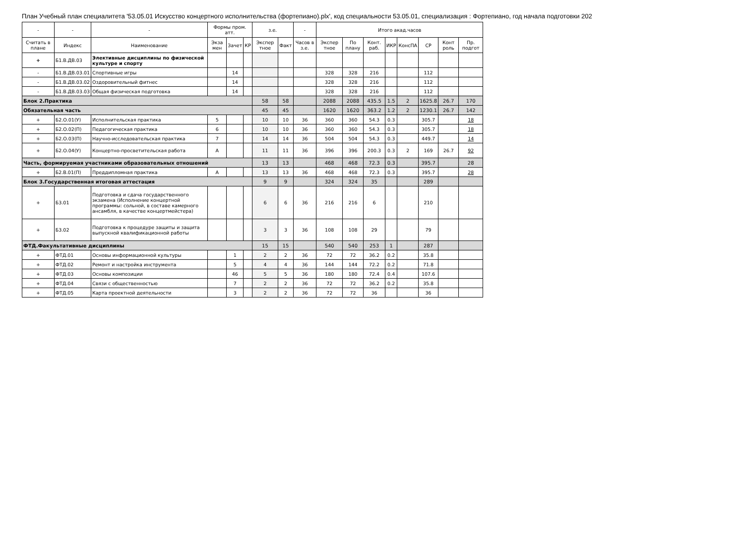План Учебный план специалитета '53.05.01 Искусство концертного исполнительства (фортепиано).plx', код специальности 53.05.01, специализация : Фортепиано, год начала подготовки 202
| - | - | - | Формы пром. атт. | | | з.е. | | - | Итого акад.часов | | | | | | | |
| --- | --- | --- | --- | --- | --- | --- | --- | --- | --- | --- | --- | --- | --- | --- | --- | --- |
| Считать в плане | Индекс | Наименование | Экза мен | Зачет | КР | Экспер тное | Факт | Часов в з.е. | Экспер тное | По плану | Конт. раб. | ИКР | КонсПА | СР | Конт роль | Пр. подгот |
| + | Б1.В.ДВ.03 | Элективные дисциплины по физической культуре и спорту | | | | | | | | | | | | | | |
| - | Б1.В.ДВ.03.01 | Спортивные игры | | 14 | | | | | 328 | 328 | 216 | | | 112 | | |
| - | Б1.В.ДВ.03.02 | Оздоровительный фитнес | | 14 | | | | | 328 | 328 | 216 | | | 112 | | |
| - | Б1.В.ДВ.03.03 | Общая физическая подготовка | | 14 | | | | | 328 | 328 | 216 | | | 112 | | |
| Блок 2.Практика | | | | | | 58 | 58 | | 2088 | 2088 | 435.5 | 1.5 | 2 | 1625.8 | 26.7 | 170 |
| Обязательная часть | | | | | | 45 | 45 | | 1620 | 1620 | 363.2 | 1.2 | 2 | 1230.1 | 26.7 | 142 |
| + | Б2.О.01(У) | Исполнительская практика | 5 | | | 10 | 10 | 36 | 360 | 360 | 54.3 | 0.3 | | 305.7 | | 18 |
| + | Б2.О.02(П) | Педагогическая практика | 6 | | | 10 | 10 | 36 | 360 | 360 | 54.3 | 0.3 | | 305.7 | | 18 |
| + | Б2.О.03(П) | Научно-исследовательская практика | 7 | | | 14 | 14 | 36 | 504 | 504 | 54.3 | 0.3 | | 449.7 | | 14 |
| + | Б2.О.04(У) | Концертно-просветительская работа | А | | | 11 | 11 | 36 | 396 | 396 | 200.3 | 0.3 | 2 | 169 | 26.7 | 92 |
| Часть, формируемая участниками образовательных отношений | | | | | | 13 | 13 | | 468 | 468 | 72.3 | 0.3 | | 395.7 | | 28 |
| + | Б2.В.01(П) | Преддипломная практика | А | | | 13 | 13 | 36 | 468 | 468 | 72.3 | 0.3 | | 395.7 | | 28 |
| Блок 3.Государственная итоговая аттестация | | | | | | 9 | 9 | | 324 | 324 | 35 | | | 289 | | |
| + | Б3.01 | Подготовка и сдача государственного экзамена (Исполнение концертной программы: сольной, в составе камерного ансамбля, в качестве концертмейстера) | | | | 6 | 6 | 36 | 216 | 216 | 6 | | | 210 | | |
| + | Б3.02 | Подготовка к процедуре защиты и защита выпускной квалификационной работы | | | | 3 | 3 | 36 | 108 | 108 | 29 | | | 79 | | |
| ФТД.Факультативные дисциплины | | | | | | 15 | 15 | | 540 | 540 | 253 | 1 | | 287 | | |
| + | ФТД.01 | Основы информационной культуры | | 1 | | 2 | 2 | 36 | 72 | 72 | 36.2 | 0.2 | | 35.8 | | |
| + | ФТД.02 | Ремонт и настройка инструмента | | 5 | | 4 | 4 | 36 | 144 | 144 | 72.2 | 0.2 | | 71.8 | | |
| + | ФТД.03 | Основы композиции | | 46 | | 5 | 5 | 36 | 180 | 180 | 72.4 | 0.4 | | 107.6 | | |
| + | ФТД.04 | Связи с общественностью | | 7 | | 2 | 2 | 36 | 72 | 72 | 36.2 | 0.2 | | 35.8 | | |
| + | ФТД.05 | Карта проектной деятельности | | 3 | | 2 | 2 | 36 | 72 | 72 | 36 | | | 36 | | |